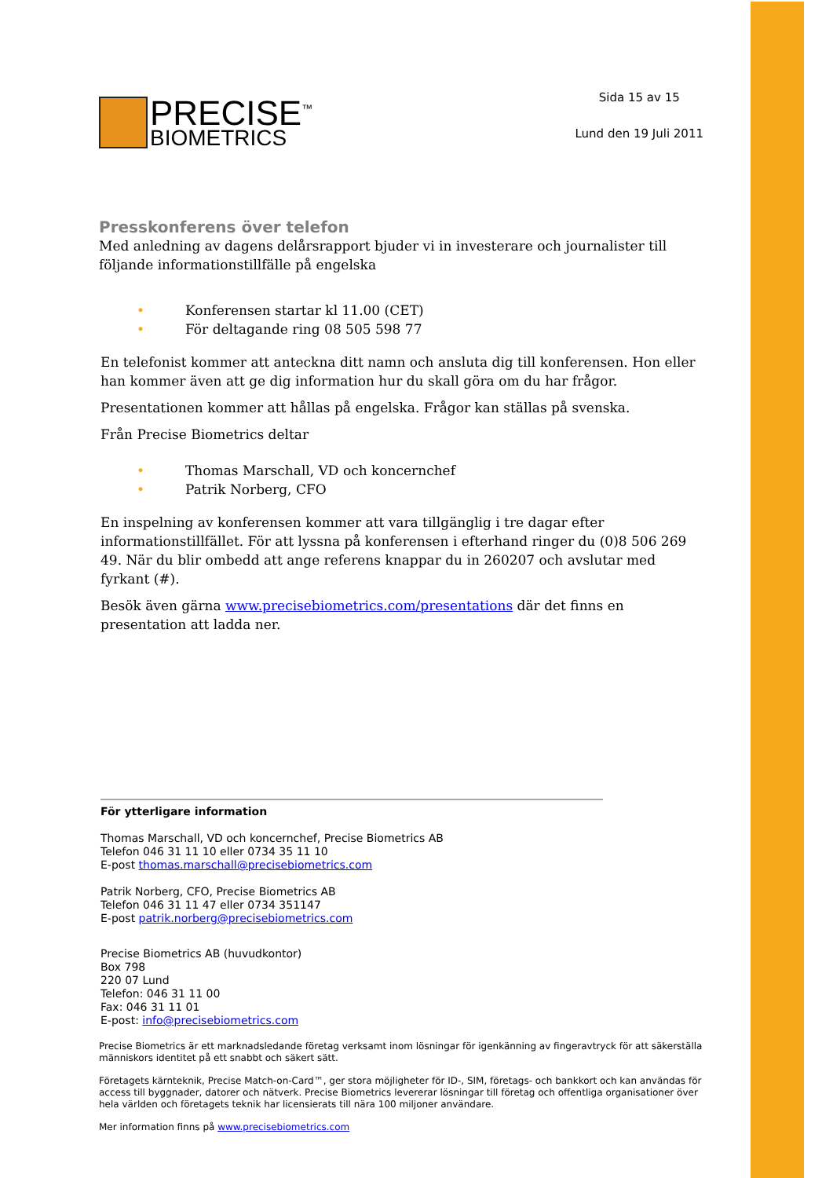PRECISE<sup>™</sup>
BIOMETRICS
Sida 15 av 15
Lund den 19 Juli 2011
Presskonferens över telefon
Med anledning av dagens delårsrapport bjuder vi in investerare och journalister till följande informationstillfälle på engelska
• Konferensen startar kl 11.00 (CET)
• För deltagande ring 08 505 598 77
En telefonist kommer att anteckna ditt namn och ansluta dig till konferensen. Hon eller han kommer även att ge dig information hur du skall göra om du har frågor.
Presentationen kommer att hållas på engelska. Frågor kan ställas på svenska.
Från Precise Biometrics deltar
• Thomas Marschall, VD och koncernchef
• Patrik Norberg, CFO
En inspelning av konferensen kommer att vara tillgänglig i tre dagar efter informationstillfället. För att lyssna på konferensen i efterhand ringer du (0)8 506 269 49. När du blir ombedd att ange referens knappar du in 260207 och avslutar med fyrkant (#).
Besök även gärna www.precisebiometrics.com/presentations där det finns en presentation att ladda ner.
För ytterligare information
Thomas Marschall, VD och koncernchef, Precise Biometrics AB
Telefon 046 31 11 10 eller 0734 35 11 10
E-post thomas.marschall@precisebiometrics.com
Patrik Norberg, CFO, Precise Biometrics AB
Telefon 046 31 11 47 eller 0734 351147
E-post patrik.norberg@precisebiometrics.com
Precise Biometrics AB (huvudkontor)
Box 798
220 07 Lund
Telefon: 046 31 11 00
Fax: 046 31 11 01
E-post: info@precisebiometrics.com
Precise Biometrics är ett marknadsledande företag verksamt inom lösningar för igenkänning av fingeravtryck för att säkerställa människors identitet på ett snabbt och säkert sätt.
Företagets kärnteknik, Precise Match-on-Card™, ger stora möjligheter för ID-, SIM, företags- och bankkort och kan användas för access till byggnader, datorer och nätverk. Precise Biometrics levererar lösningar till företag och offentliga organisationer över hela världen och företagets teknik har licensierats till nära 100 miljoner användare.
Mer information finns på www.precisebiometrics.com